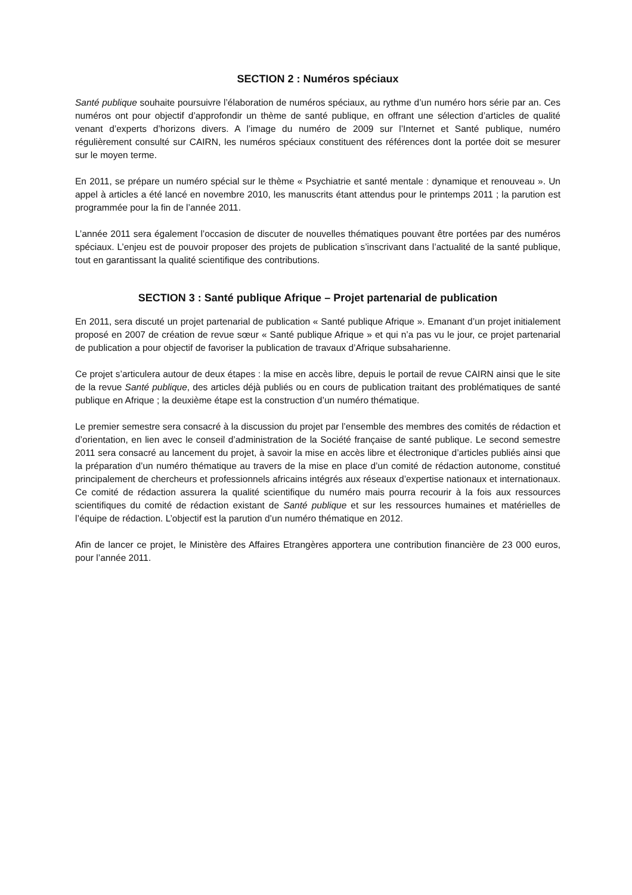SECTION 2 : Numéros spéciaux
Santé publique souhaite poursuivre l’élaboration de numéros spéciaux, au rythme d’un numéro hors série par an. Ces numéros ont pour objectif d’approfondir un thème de santé publique, en offrant une sélection d’articles de qualité venant d’experts d’horizons divers. A l’image du numéro de 2009 sur l’Internet et Santé publique, numéro régulièrement consulté sur CAIRN, les numéros spéciaux constituent des références dont la portée doit se mesurer sur le moyen terme.
En 2011, se prépare un numéro spécial sur le thème « Psychiatrie et santé mentale : dynamique et renouveau ». Un appel à articles a été lancé en novembre 2010, les manuscrits étant attendus pour le printemps 2011 ; la parution est programmée pour la fin de l’année 2011.
L’année 2011 sera également l’occasion de discuter de nouvelles thématiques pouvant être portées par des numéros spéciaux. L’enjeu est de pouvoir proposer des projets de publication s’inscrivant dans l’actualité de la santé publique, tout en garantissant la qualité scientifique des contributions.
SECTION 3 : Santé publique Afrique – Projet partenarial de publication
En 2011, sera discuté un projet partenarial de publication « Santé publique Afrique ». Emanant d’un projet initialement proposé en 2007 de création de revue sœur « Santé publique Afrique » et qui n’a pas vu le jour, ce projet partenarial de publication a pour objectif de favoriser la publication de travaux d’Afrique subsaharienne.
Ce projet s’articulera autour de deux étapes : la mise en accès libre, depuis le portail de revue CAIRN ainsi que le site de la revue Santé publique, des articles déjà publiés ou en cours de publication traitant des problématiques de santé publique en Afrique ; la deuxième étape est la construction d’un numéro thématique.
Le premier semestre sera consacré à la discussion du projet par l’ensemble des membres des comités de rédaction et d’orientation, en lien avec le conseil d’administration de la Société française de santé publique. Le second semestre 2011 sera consacré au lancement du projet, à savoir la mise en accès libre et électronique d’articles publiés ainsi que la préparation d’un numéro thématique au travers de la mise en place d’un comité de rédaction autonome, constitué principalement de chercheurs et professionnels africains intégrés aux réseaux d’expertise nationaux et internationaux. Ce comité de rédaction assurera la qualité scientifique du numéro mais pourra recourir à la fois aux ressources scientifiques du comité de rédaction existant de Santé publique et sur les ressources humaines et matérielles de l’équipe de rédaction. L’objectif est la parution d’un numéro thématique en 2012.
Afin de lancer ce projet, le Ministère des Affaires Etrangères apportera une contribution financière de 23 000 euros, pour l’année 2011.